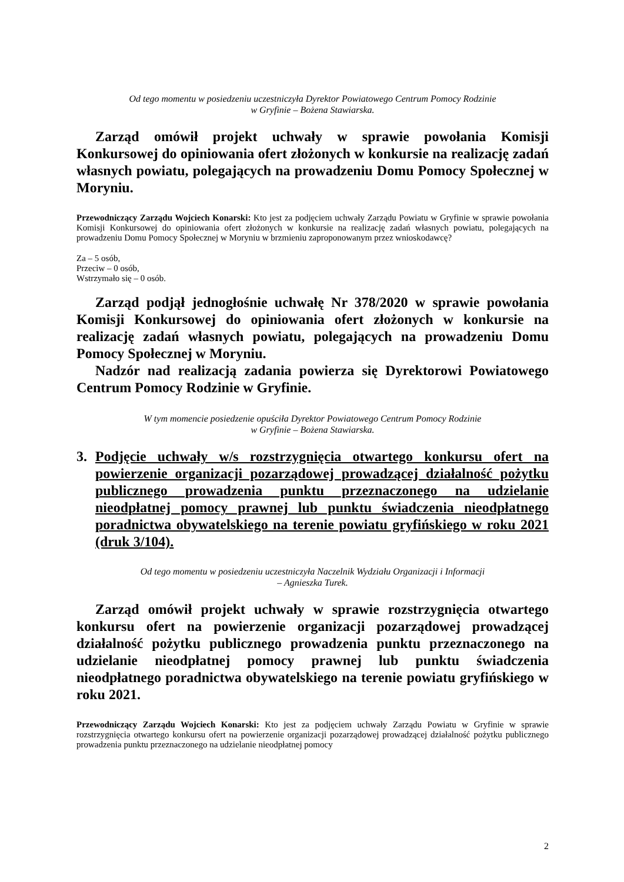Od tego momentu w posiedzeniu uczestniczyła Dyrektor Powiatowego Centrum Pomocy Rodzinie
w Gryfinie – Bożena Stawiarska.
Zarząd omówił projekt uchwały w sprawie powołania Komisji Konkursowej do opiniowania ofert złożonych w konkursie na realizację zadań własnych powiatu, polegających na prowadzeniu Domu Pomocy Społecznej w Moryniu.
Przewodniczący Zarządu Wojciech Konarski: Kto jest za podjęciem uchwały Zarządu Powiatu w Gryfinie w sprawie powołania Komisji Konkursowej do opiniowania ofert złożonych w konkursie na realizację zadań własnych powiatu, polegających na prowadzeniu Domu Pomocy Społecznej w Moryniu w brzmieniu zaproponowanym przez wnioskodawcę?
Za – 5 osób,
Przeciw – 0 osób,
Wstrzymało się – 0 osób.
Zarząd podjął jednogłośnie uchwałę Nr 378/2020 w sprawie powołania Komisji Konkursowej do opiniowania ofert złożonych w konkursie na realizację zadań własnych powiatu, polegających na prowadzeniu Domu Pomocy Społecznej w Moryniu.
Nadzór nad realizacją zadania powierza się Dyrektorowi Powiatowego Centrum Pomocy Rodzinie w Gryfinie.
W tym momencie posiedzenie opuściła Dyrektor Powiatowego Centrum Pomocy Rodzinie
w Gryfinie – Bożena Stawiarska.
3. Podjęcie uchwały w/s rozstrzygnięcia otwartego konkursu ofert na powierzenie organizacji pozarządowej prowadzącej działalność pożytku publicznego prowadzenia punktu przeznaczonego na udzielanie nieodpłatnej pomocy prawnej lub punktu świadczenia nieodpłatnego poradnictwa obywatelskiego na terenie powiatu gryfińskiego w roku 2021 (druk 3/104).
Od tego momentu w posiedzeniu uczestniczyła Naczelnik Wydziału Organizacji i Informacji
– Agnieszka Turek.
Zarząd omówił projekt uchwały w sprawie rozstrzygnięcia otwartego konkursu ofert na powierzenie organizacji pozarządowej prowadzącej działalność pożytku publicznego prowadzenia punktu przeznaczonego na udzielanie nieodpłatnej pomocy prawnej lub punktu świadczenia nieodpłatnego poradnictwa obywatelskiego na terenie powiatu gryfińskiego w roku 2021.
Przewodniczący Zarządu Wojciech Konarski: Kto jest za podjęciem uchwały Zarządu Powiatu w Gryfinie w sprawie rozstrzygnięcia otwartego konkursu ofert na powierzenie organizacji pozarządowej prowadzącej działalność pożytku publicznego prowadzenia punktu przeznaczonego na udzielanie nieodpłatnej pomocy
2